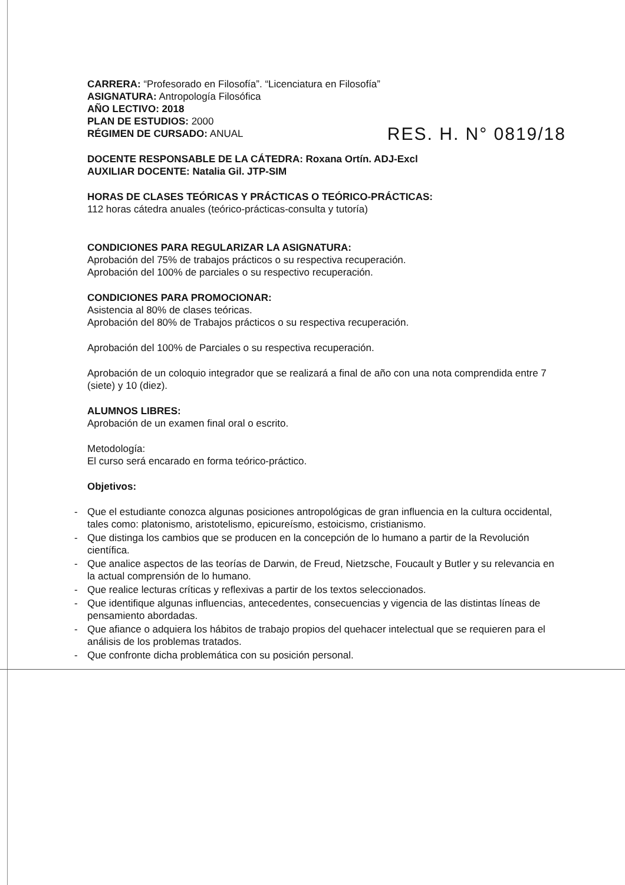CARRERA: “Profesorado en Filosofía”. “Licenciatura en Filosofía”
ASIGNATURA: Antropología Filosófica
AÑO LECTIVO: 2018
PLAN DE ESTUDIOS: 2000
RÉGIMEN DE CURSADO: ANUAL
RES. H. N° 0819/18
DOCENTE RESPONSABLE DE LA CÁTEDRA: Roxana Ortín. ADJ-Excl
AUXILIAR DOCENTE: Natalia Gil. JTP-SIM
HORAS DE CLASES TEÓRICAS Y PRÁCTICAS O TEÓRICO-PRÁCTICAS:
112 horas cátedra anuales (teórico-prácticas-consulta y tutoría)
CONDICIONES PARA REGULARIZAR LA ASIGNATURA:
Aprobación del 75% de trabajos prácticos o su respectiva recuperación.
Aprobación del 100% de parciales o su respectivo recuperación.
CONDICIONES PARA PROMOCIONAR:
Asistencia al 80% de clases teóricas.
Aprobación del 80% de Trabajos prácticos o su respectiva recuperación.
Aprobación del 100% de Parciales o su respectiva recuperación.
Aprobación de un coloquio integrador que se realizará a final de año con una nota comprendida entre 7 (siete) y 10 (diez).
ALUMNOS LIBRES:
Aprobación de un examen final oral o escrito.
Metodología:
El curso será encarado en forma teórico-práctico.
Objetivos:
- Que el estudiante conozca algunas posiciones antropológicas de gran influencia en la cultura occidental, tales como: platonismo, aristotelismo, epicureísmo, estoicismo, cristianismo.
- Que distinga los cambios que se producen en la concepción de lo humano a partir de la Revolución científica.
- Que analice aspectos de las teorías de Darwin, de Freud, Nietzsche, Foucault y Butler y su relevancia en la actual comprensión de lo humano.
- Que realice lecturas críticas y reflexivas a partir de los textos seleccionados.
- Que identifique algunas influencias, antecedentes, consecuencias y vigencia de las distintas líneas de pensamiento abordadas.
- Que afiance o adquiera los hábitos de trabajo propios del quehacer intelectual que se requieren para el análisis de los problemas tratados.
- Que confronte dicha problemática con su posición personal.